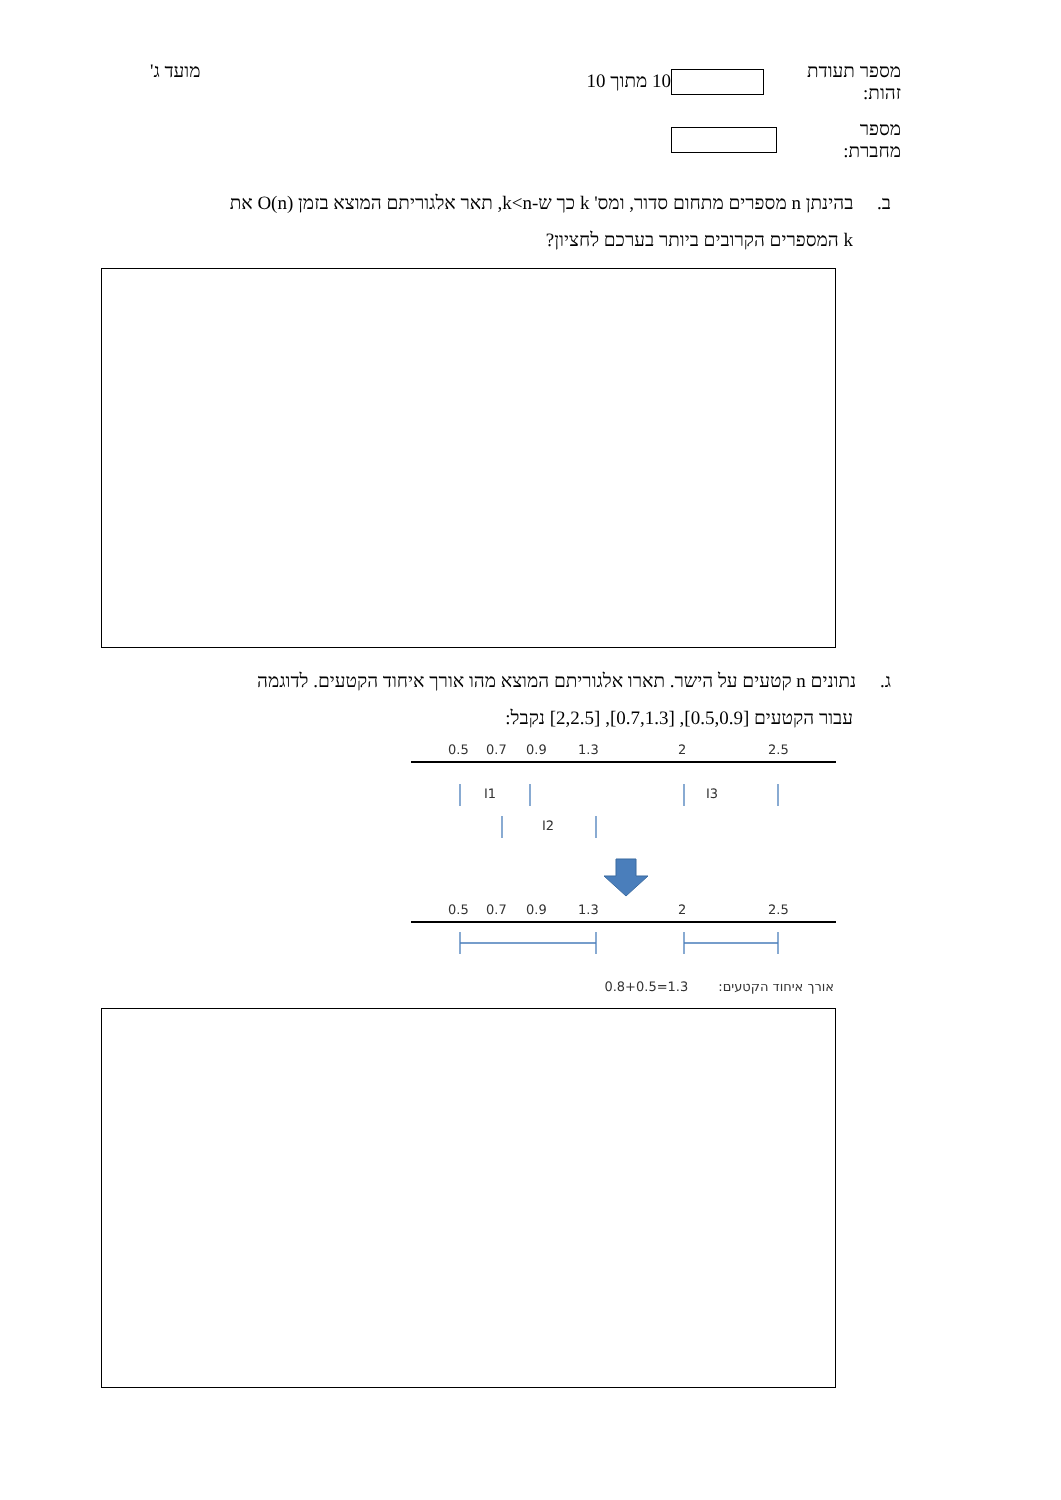מספר תעודת זהות:
מספר מחברת:
10 מתוך 10
מועד ג'
ב. בהינתן n מספרים מתחום סדור, ומס' k כך ש-k<n, תאר אלגוריתם המוצא בזמן O(n) את
k המספרים הקרובים ביותר בערכם לחציון?
ג. נתונים n קטעים על הישר. תארו אלגוריתם המוצא מהו אורך איחוד הקטעים. לדוגמה
עבור הקטעים [0.5,0.9], [0.7,1.3], [2,2.5] נקבל:
0.5
0.7
0.9
1.3
2
2.5
I1
I3
I2
0.5
0.7
0.9
1.3
2
2.5
0.8+0.5=1.3 אורך איחוד הקטעים: